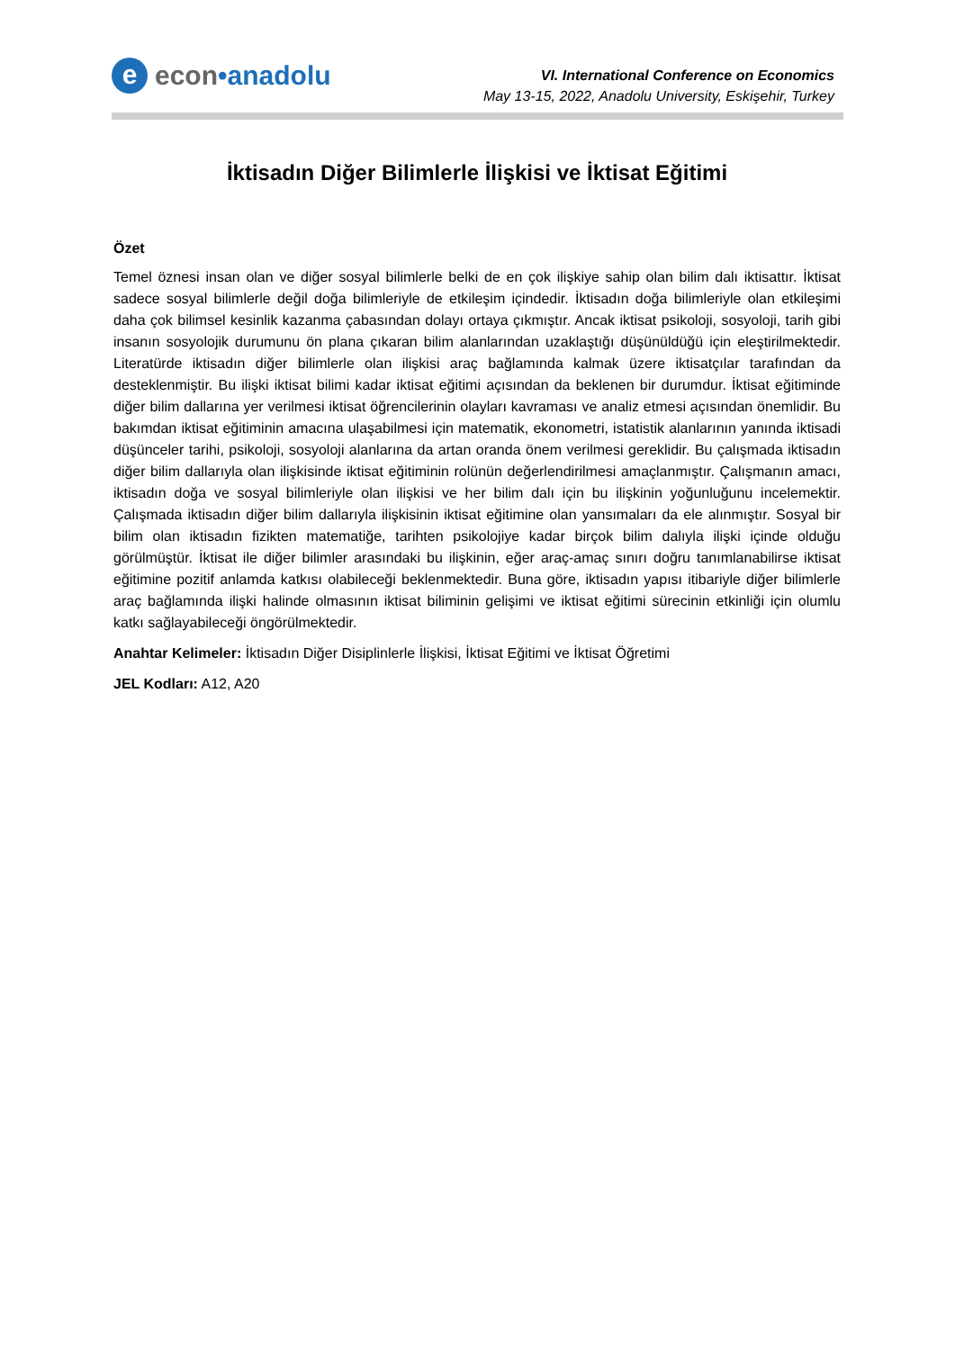e
econ •anadolu
VI. International Conference on Economics
May 13-15, 2022, Anadolu University, Eskişehir, Turkey
İktisadın Diğer Bilimlerle İlişkisi ve İktisat Eğitimi
Özet
Temel öznesi insan olan ve diğer sosyal bilimlerle belki de en çok ilişkiye sahip olan bilim dalı iktisattır. İktisat sadece sosyal bilimlerle değil doğa bilimleriyle de etkileşim içindedir. İktisadın doğa bilimleriyle olan etkileşimi daha çok bilimsel kesinlik kazanma çabasından dolayı ortaya çıkmıştır. Ancak iktisat psikoloji, sosyoloji, tarih gibi insanın sosyolojik durumunu ön plana çıkaran bilim alanlarından uzaklaştığı düşünüldüğü için eleştirilmektedir. Literatürde iktisadın diğer bilimlerle olan ilişkisi araç bağlamında kalmak üzere iktisatçılar tarafından da desteklenmiştir. Bu ilişki iktisat bilimi kadar iktisat eğitimi açısından da beklenen bir durumdur. İktisat eğitiminde diğer bilim dallarına yer verilmesi iktisat öğrencilerinin olayları kavraması ve analiz etmesi açısından önemlidir. Bu bakımdan iktisat eğitiminin amacına ulaşabilmesi için matematik, ekonometri, istatistik alanlarının yanında iktisadi düşünceler tarihi, psikoloji, sosyoloji alanlarına da artan oranda önem verilmesi gereklidir. Bu çalışmada iktisadın diğer bilim dallarıyla olan ilişkisinde iktisat eğitiminin rolünün değerlendirilmesi amaçlanmıştır. Çalışmanın amacı, iktisadın doğa ve sosyal bilimleriyle olan ilişkisi ve her bilim dalı için bu ilişkinin yoğunluğunu incelemektir. Çalışmada iktisadın diğer bilim dallarıyla ilişkisinin iktisat eğitimine olan yansımaları da ele alınmıştır. Sosyal bir bilim olan iktisadın fizikten matematiğe, tarihten psikolojiye kadar birçok bilim dalıyla ilişki içinde olduğu görülmüştür. İktisat ile diğer bilimler arasındaki bu ilişkinin, eğer araç-amaç sınırı doğru tanımlanabilirse iktisat eğitimine pozitif anlamda katkısı olabileceği beklenmektedir. Buna göre, iktisadın yapısı itibariyle diğer bilimlerle araç bağlamında ilişki halinde olmasının iktisat biliminin gelişimi ve iktisat eğitimi sürecinin etkinliği için olumlu katkı sağlayabileceği öngörülmektedir.
Anahtar Kelimeler: İktisadın Diğer Disiplinlerle İlişkisi, İktisat Eğitimi ve İktisat Öğretimi
JEL Kodları: A12, A20